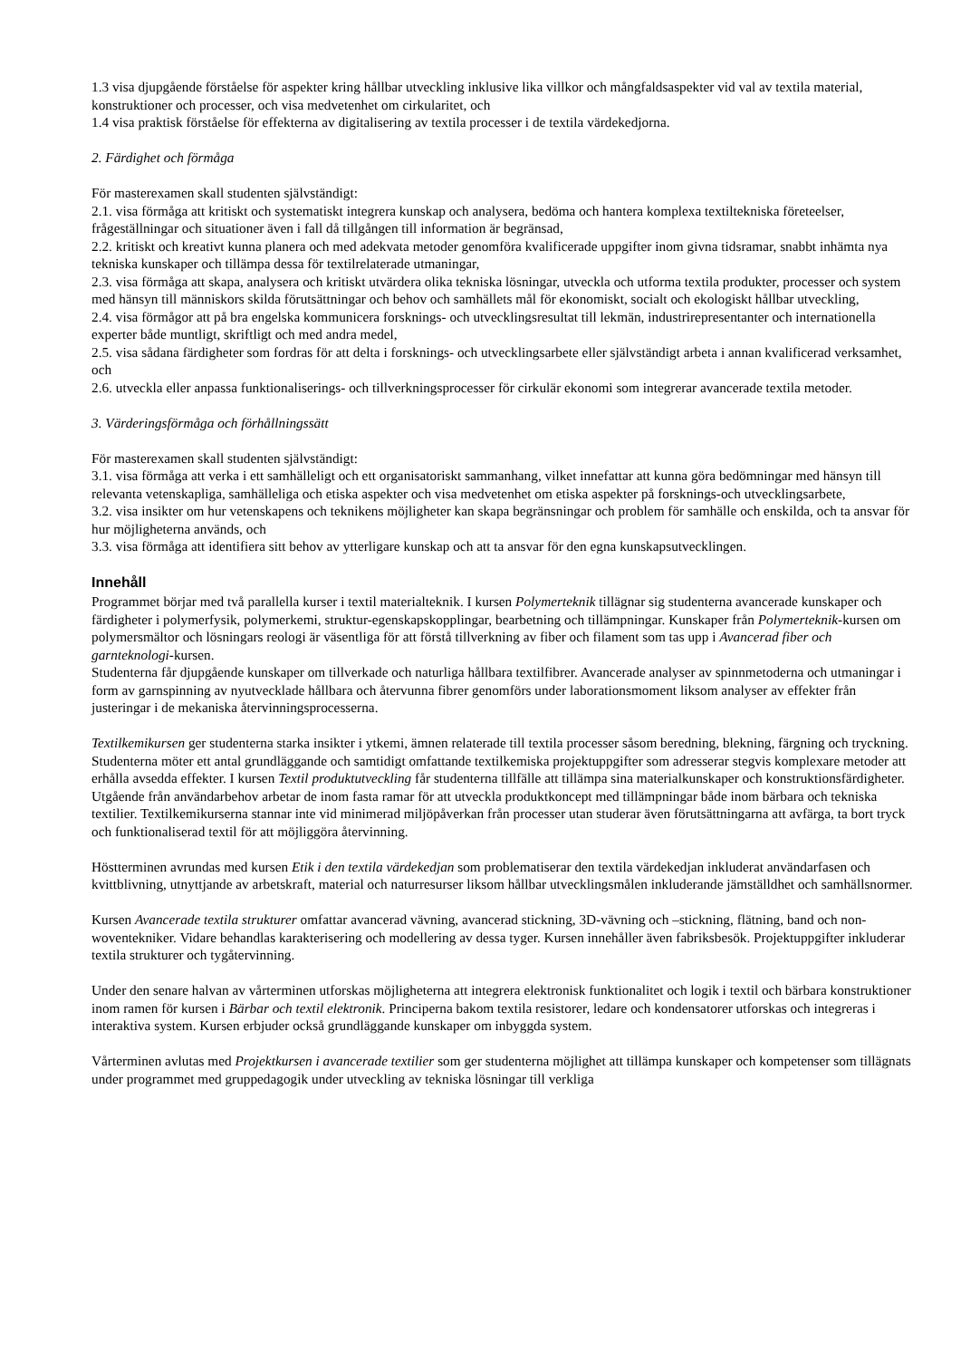1.3 visa djupgående förståelse för aspekter kring hållbar utveckling inklusive lika villkor och mångfaldsaspekter vid val av textila material, konstruktioner och processer, och visa medvetenhet om cirkularitet, och
1.4 visa praktisk förståelse för effekterna av digitalisering av textila processer i de textila värdekedjorna.
2. Färdighet och förmåga
För masterexamen skall studenten självständigt:
2.1. visa förmåga att kritiskt och systematiskt integrera kunskap och analysera, bedöma och hantera komplexa textiltekniska företeelser, frågeställningar och situationer även i fall då tillgången till information är begränsad,
2.2. kritiskt och kreativt kunna planera och med adekvata metoder genomföra kvalificerade uppgifter inom givna tidsramar, snabbt inhämta nya tekniska kunskaper och tillämpa dessa för textilrelaterade utmaningar,
2.3. visa förmåga att skapa, analysera och kritiskt utvärdera olika tekniska lösningar, utveckla och utforma textila produkter, processer och system med hänsyn till människors skilda förutsättningar och behov och samhällets mål för ekonomiskt, socialt och ekologiskt hållbar utveckling,
2.4. visa förmågor att på bra engelska kommunicera forsknings- och utvecklingsresultat till lekmän, industrirepresentanter och internationella experter både muntligt, skriftligt och med andra medel,
2.5. visa sådana färdigheter som fordras för att delta i forsknings- och utvecklingsarbete eller självständigt arbeta i annan kvalificerad verksamhet, och
2.6. utveckla eller anpassa funktionaliserings- och tillverkningsprocesser för cirkulär ekonomi som integrerar avancerade textila metoder.
3. Värderingsförmåga och förhållningssätt
För masterexamen skall studenten självständigt:
3.1. visa förmåga att verka i ett samhälleligt och ett organisatoriskt sammanhang, vilket innefattar att kunna göra bedömningar med hänsyn till relevanta vetenskapliga, samhälleliga och etiska aspekter och visa medvetenhet om etiska aspekter på forsknings-och utvecklingsarbete,
3.2. visa insikter om hur vetenskapens och teknikens möjligheter kan skapa begränsningar och problem för samhälle och enskilda, och ta ansvar för hur möjligheterna används, och
3.3. visa förmåga att identifiera sitt behov av ytterligare kunskap och att ta ansvar för den egna kunskapsutvecklingen.
Innehåll
Programmet börjar med två parallella kurser i textil materialteknik. I kursen Polymerteknik tillägnar sig studenterna avancerade kunskaper och färdigheter i polymerfysik, polymerkemi, struktur-egenskapskopplingar, bearbetning och tillämpningar. Kunskaper från Polymerteknik-kursen om polymersmältor och lösningars reologi är väsentliga för att förstå tillverkning av fiber och filament som tas upp i Avancerad fiber och garnteknologi-kursen.
Studenterna får djupgående kunskaper om tillverkade och naturliga hållbara textilfibrer. Avancerade analyser av spinnmetoderna och utmaningar i form av garnspinning av nyutvecklade hållbara och återvunna fibrer genomförs under laborationsmoment liksom analyser av effekter från justeringar i de mekaniska återvinningsprocesserna.
Textilkemikursen ger studenterna starka insikter i ytkemi, ämnen relaterade till textila processer såsom beredning, blekning, färgning och tryckning. Studenterna möter ett antal grundläggande och samtidigt omfattande textilkemiska projektuppgifter som adresserar stegvis komplexare metoder att erhålla avsedda effekter. I kursen Textil produktutveckling får studenterna tillfälle att tillämpa sina materialkunskaper och konstruktionsfärdigheter. Utgående från användarbehov arbetar de inom fasta ramar för att utveckla produktkoncept med tillämpningar både inom bärbara och tekniska textilier. Textilkemikurserna stannar inte vid minimerad miljöpåverkan från processer utan studerar även förutsättningarna att avfärga, ta bort tryck och funktionaliserad textil för att möjliggöra återvinning.
Höstterminen avrundas med kursen Etik i den textila värdekedjan som problematiserar den textila värdekedjan inkluderat användarfasen och kvittblivning, utnyttjande av arbetskraft, material och naturresurser liksom hållbar utvecklingsmålen inkluderande jämställdhet och samhällsnormer.
Kursen Avancerade textila strukturer omfattar avancerad vävning, avancerad stickning, 3D-vävning och –stickning, flätning, band och non-woventekniker. Vidare behandlas karakterisering och modellering av dessa tyger. Kursen innehåller även fabriksbesök. Projektuppgifter inkluderar textila strukturer och tygåtervinning.
Under den senare halvan av vårterminen utforskas möjligheterna att integrera elektronisk funktionalitet och logik i textil och bärbara konstruktioner inom ramen för kursen i Bärbar och textil elektronik. Principerna bakom textila resistorer, ledare och kondensatorer utforskas och integreras i interaktiva system. Kursen erbjuder också grundläggande kunskaper om inbyggda system.
Vårterminen avlutas med Projektkursen i avancerade textilier som ger studenterna möjlighet att tillämpa kunskaper och kompetenser som tillägnats under programmet med gruppedagogik under utveckling av tekniska lösningar till verkliga